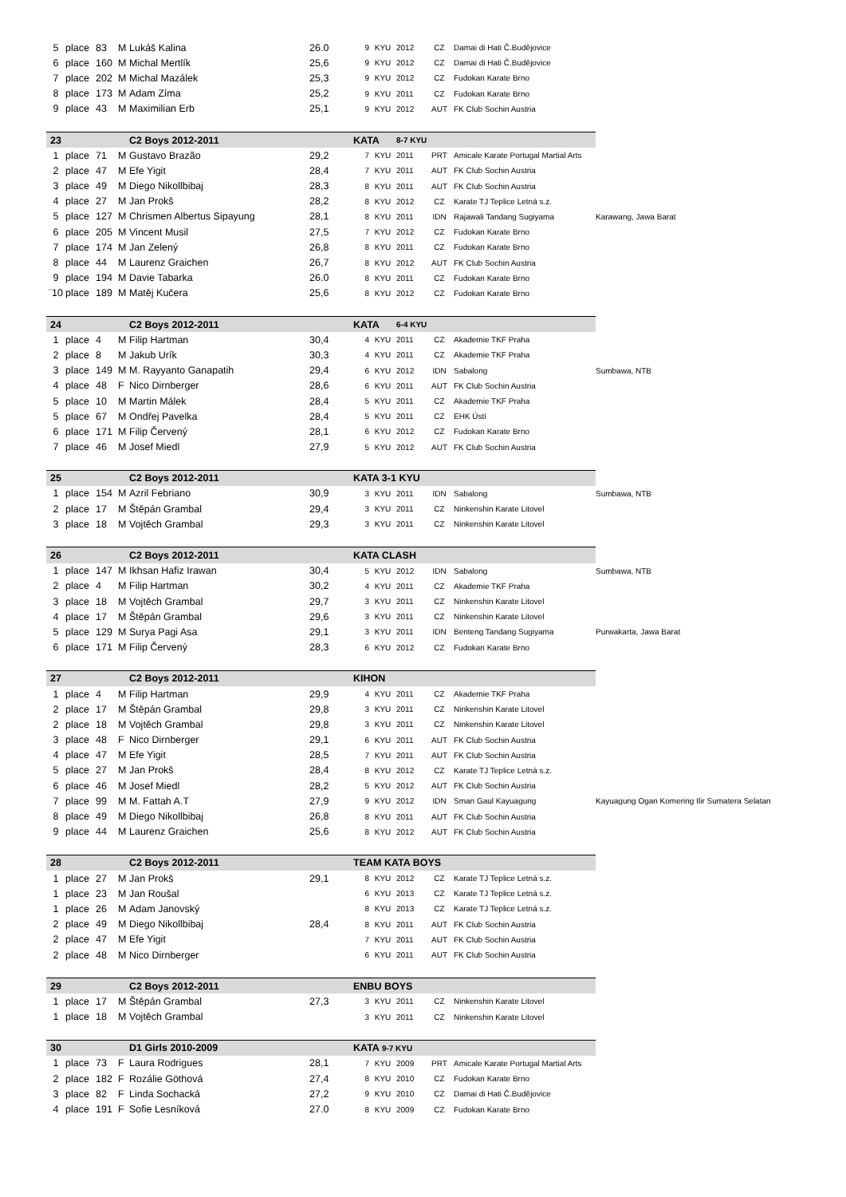| 5 | place | 83 | M | Lukáš Kalina | 26.0 | 9 | KYU | 2012 | CZ | Damai di Hati Č.Budějovice | |
| 6 | place | 160 | M | Michal Mertlík | 25,6 | 9 | KYU | 2012 | CZ | Damai di Hati Č.Budějovice | |
| 7 | place | 202 | M | Michal Mazálek | 25,3 | 9 | KYU | 2012 | CZ | Fudokan Karate Brno | |
| 8 | place | 173 | M | Adam Zíma | 25,2 | 9 | KYU | 2011 | CZ | Fudokan Karate Brno | |
| 9 | place | 43 | M | Maximilian Erb | 25,1 | 9 | KYU | 2012 | AUT | FK Club Sochin Austria | |
| 23 | | | | C2 Boys 2012-2011 | | KATA | | 8-7 KYU | | | |
| 1 | place | 71 | M | Gustavo Brazão | 29,2 | 7 | KYU | 2011 | PRT | Amicale Karate Portugal Martial Arts | |
| 2 | place | 47 | M | Efe Yigit | 28,4 | 7 | KYU | 2011 | AUT | FK Club Sochin Austria | |
| 3 | place | 49 | M | Diego Nikollbibaj | 28,3 | 8 | KYU | 2011 | AUT | FK Club Sochin Austria | |
| 4 | place | 27 | M | Jan Prokš | 28,2 | 8 | KYU | 2012 | CZ | Karate TJ Teplice Letná s.z. | |
| 5 | place | 127 | M | Chrismen Albertus Sipayung | 28,1 | 8 | KYU | 2011 | IDN | Rajawali Tandang Sugiyama | Karawang, Jawa Barat |
| 6 | place | 205 | M | Vincent Musil | 27,5 | 7 | KYU | 2012 | CZ | Fudokan Karate Brno | |
| 7 | place | 174 | M | Jan Zelený | 26,8 | 8 | KYU | 2011 | CZ | Fudokan Karate Brno | |
| 8 | place | 44 | M | Laurenz Graichen | 26,7 | 8 | KYU | 2012 | AUT | FK Club Sochin Austria | |
| 9 | place | 194 | M | Davie Tabarka | 26.0 | 8 | KYU | 2011 | CZ | Fudokan Karate Brno | |
| ¨10 | place | 189 | M | Matěj Kučera | 25,6 | 8 | KYU | 2012 | CZ | Fudokan Karate Brno | |
| 24 | | | | C2 Boys 2012-2011 | | KATA | | 6-4 KYU | | | |
| 1 | place | 4 | M | Filip Hartman | 30,4 | 4 | KYU | 2011 | CZ | Akademie TKF Praha | |
| 2 | place | 8 | M | Jakub Urík | 30,3 | 4 | KYU | 2011 | CZ | Akademie TKF Praha | |
| 3 | place | 149 | M | M. Rayyanto Ganapatih | 29,4 | 6 | KYU | 2012 | IDN | Sabalong | Sumbawa, NTB |
| 4 | place | 48 | F | Nico Dirnberger | 28,6 | 6 | KYU | 2011 | AUT | FK Club Sochin Austria | |
| 5 | place | 10 | M | Martin Málek | 28,4 | 5 | KYU | 2011 | CZ | Akademie TKF Praha | |
| 5 | place | 67 | M | Ondřej Pavelka | 28,4 | 5 | KYU | 2011 | CZ | EHK Ústí | |
| 6 | place | 171 | M | Filip Červený | 28,1 | 6 | KYU | 2012 | CZ | Fudokan Karate Brno | |
| 7 | place | 46 | M | Josef Miedl | 27,9 | 5 | KYU | 2012 | AUT | FK Club Sochin Austria | |
| 25 | | | | C2 Boys 2012-2011 | | KATA 3-1 KYU | | | | | |
| 1 | place | 154 | M | Azril Febriano | 30,9 | 3 | KYU | 2011 | IDN | Sabalong | Sumbawa, NTB |
| 2 | place | 17 | M | Štěpán Grambal | 29,4 | 3 | KYU | 2011 | CZ | Ninkenshin Karate Litovel | |
| 3 | place | 18 | M | Vojtěch Grambal | 29,3 | 3 | KYU | 2011 | CZ | Ninkenshin Karate Litovel | |
| 26 | | | | C2 Boys 2012-2011 | | KATA CLASH | | | | | |
| 1 | place | 147 | M | Ikhsan Hafiz Irawan | 30,4 | 5 | KYU | 2012 | IDN | Sabalong | Sumbawa, NTB |
| 2 | place | 4 | M | Filip Hartman | 30,2 | 4 | KYU | 2011 | CZ | Akademie TKF Praha | |
| 3 | place | 18 | M | Vojtěch Grambal | 29,7 | 3 | KYU | 2011 | CZ | Ninkenshin Karate Litovel | |
| 4 | place | 17 | M | Štěpán Grambal | 29,6 | 3 | KYU | 2011 | CZ | Ninkenshin Karate Litovel | |
| 5 | place | 129 | M | Surya Pagi Asa | 29,1 | 3 | KYU | 2011 | IDN | Benteng Tandang Sugiyama | Purwakarta, Jawa Barat |
| 6 | place | 171 | M | Filip Červený | 28,3 | 6 | KYU | 2012 | CZ | Fudokan Karate Brno | |
| 27 | | | | C2 Boys 2012-2011 | | KIHON | | | | | |
| 1 | place | 4 | M | Filip Hartman | 29,9 | 4 | KYU | 2011 | CZ | Akademie TKF Praha | |
| 2 | place | 17 | M | Štěpán Grambal | 29,8 | 3 | KYU | 2011 | CZ | Ninkenshin Karate Litovel | |
| 2 | place | 18 | M | Vojtěch Grambal | 29,8 | 3 | KYU | 2011 | CZ | Ninkenshin Karate Litovel | |
| 3 | place | 48 | F | Nico Dirnberger | 29,1 | 6 | KYU | 2011 | AUT | FK Club Sochin Austria | |
| 4 | place | 47 | M | Efe Yigit | 28,5 | 7 | KYU | 2011 | AUT | FK Club Sochin Austria | |
| 5 | place | 27 | M | Jan Prokš | 28,4 | 8 | KYU | 2012 | CZ | Karate TJ Teplice Letná s.z. | |
| 6 | place | 46 | M | Josef Miedl | 28,2 | 5 | KYU | 2012 | AUT | FK Club Sochin Austria | |
| 7 | place | 99 | M | M. Fattah A.T | 27,9 | 9 | KYU | 2012 | IDN | Sman Gaul Kayuagung | Kayuagung Ogan Komering Ilir Sumatera Selatan |
| 8 | place | 49 | M | Diego Nikollbibaj | 26,8 | 8 | KYU | 2011 | AUT | FK Club Sochin Austria | |
| 9 | place | 44 | M | Laurenz Graichen | 25,6 | 8 | KYU | 2012 | AUT | FK Club Sochin Austria | |
| 28 | | | | C2 Boys 2012-2011 | | TEAM KATA BOYS | | | | | |
| 1 | place | 27 | M | Jan Prokš | 29,1 | 8 | KYU | 2012 | CZ | Karate TJ Teplice Letná s.z. | |
| 1 | place | 23 | M | Jan Roušal | | 6 | KYU | 2013 | CZ | Karate TJ Teplice Letná s.z. | |
| 1 | place | 26 | M | Adam Janovský | | 8 | KYU | 2013 | CZ | Karate TJ Teplice Letná s.z. | |
| 2 | place | 49 | M | Diego Nikollbibaj | 28,4 | 8 | KYU | 2011 | AUT | FK Club Sochin Austria | |
| 2 | place | 47 | M | Efe Yigit | | 7 | KYU | 2011 | AUT | FK Club Sochin Austria | |
| 2 | place | 48 | M | Nico Dirnberger | | 6 | KYU | 2011 | AUT | FK Club Sochin Austria | |
| 29 | | | | C2 Boys 2012-2011 | | ENBU BOYS | | | | | |
| 1 | place | 17 | M | Štěpán Grambal | 27,3 | 3 | KYU | 2011 | CZ | Ninkenshin Karate Litovel | |
| 1 | place | 18 | M | Vojtěch Grambal | | 3 | KYU | 2011 | CZ | Ninkenshin Karate Litovel | |
| 30 | | | | D1 Girls 2010-2009 | | KATA 9-7 KYU | | | | | |
| 1 | place | 73 | F | Laura Rodrigues | 28,1 | 7 | KYU | 2009 | PRT | Amicale Karate Portugal Martial Arts | |
| 2 | place | 182 | F | Rozálie Göthová | 27,4 | 8 | KYU | 2010 | CZ | Fudokan Karate Brno | |
| 3 | place | 82 | F | Linda Sochacká | 27,2 | 9 | KYU | 2010 | CZ | Damai di Hati Č.Budějovice | |
| 4 | place | 191 | F | Sofie Lesníková | 27.0 | 8 | KYU | 2009 | CZ | Fudokan Karate Brno | |